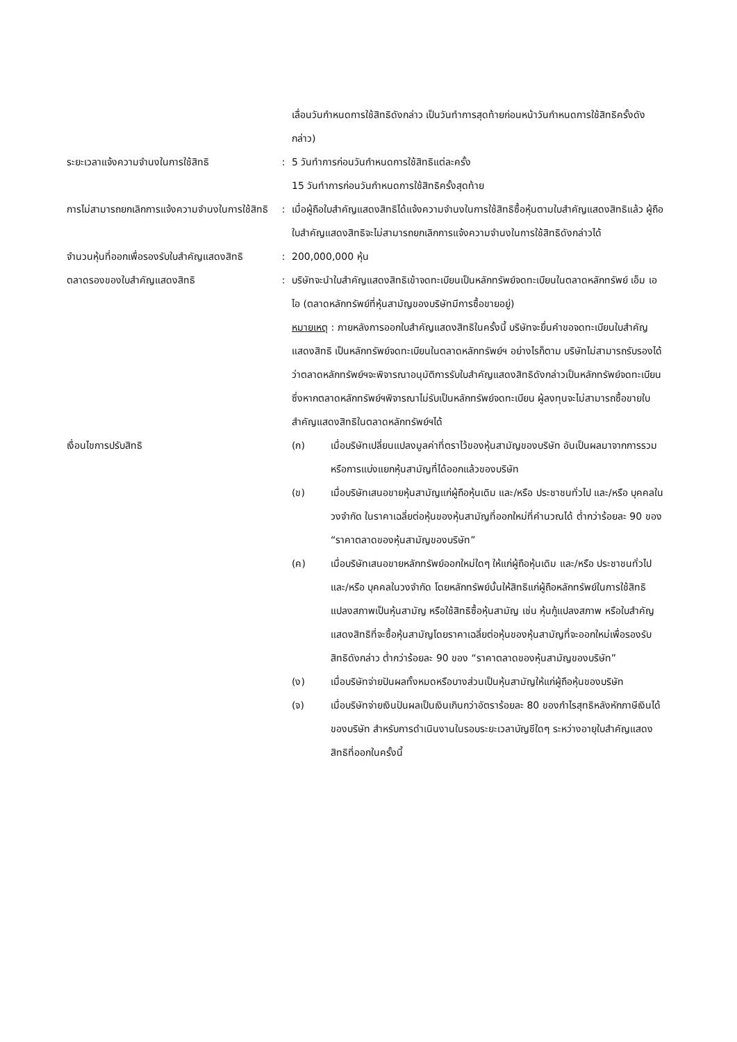| | | เลื่อนวันกำหนดการใช้สิทธิดังกล่าว เป็นวันทำการสุดท้ายก่อนหน้าวันกำหนดการใช้สิทธิครั้งดังกล่าว) |
| ระยะเวลาแจ้งความจำนงในการใช้สิทธิ | : | 5 วันทำการก่อนวันกำหนดการใช้สิทธิแต่ละครั้ง 15 วันทำการก่อนวันกำหนดการใช้สิทธิครั้งสุดท้าย |
| การไม่สามารถยกเลิกการแจ้งความจำนงในการใช้สิทธิ | : | เมื่อผู้ถือใบสำคัญแสดงสิทธิได้แจ้งความจำนงในการใช้สิทธิซื้อหุ้นตามใบสำคัญแสดงสิทธิแล้ว ผู้ถือใบสำคัญแสดงสิทธิจะไม่สามารถยกเลิกการแจ้งความจำนงในการใช้สิทธิดังกล่าวได้ |
| จำนวนหุ้นที่ออกเพื่อรองรับใบสำคัญแสดงสิทธิ | : | 200,000,000 หุ้น |
| ตลาดรองของใบสำคัญแสดงสิทธิ | : | บริษัทจะนำใบสำคัญแสดงสิทธิเข้าจดทะเบียนเป็นหลักทรัพย์จดทะเบียนในตลาดหลักทรัพย์ เอ็ม เอ ไอ (ตลาดหลักทรัพย์ที่หุ้นสามัญของบริษัทมีการซื้อขายอยู่) หมายเหตุ : ภายหลังการออกใบสำคัญแสดงสิทธิในครั้งนี้ บริษัทจะยื่นคำขอจดทะเบียนใบสำคัญแสดงสิทธิ เป็นหลักทรัพย์จดทะเบียนในตลาดหลักทรัพย์ฯ อย่างไรก็ตาม บริษัทไม่สามารถรับรองได้ว่าตลาดหลักทรัพย์ฯจะพิจารณาอนุมัติการรับใบสำคัญแสดงสิทธิดังกล่าวเป็นหลักทรัพย์จดทะเบียน ซึ่งหากตลาดหลักทรัพย์ฯพิจารณาไม่รับเป็นหลักทรัพย์จดทะเบียน ผู้ลงทุนจะไม่สามารถซื้อขายใบสำคัญแสดงสิทธิในตลาดหลักทรัพย์ฯได้ |
| เงื่อนไขการปรับสิทธิ | | / (ก) / เมื่อบริษัทเปลี่ยนแปลงมูลค่าที่ตราไว้ของหุ้นสามัญของบริษัท อันเป็นผลมาจากการรวมหรือการแบ่งแยกหุ้นสามัญที่ได้ออกแล้วของบริษัท / / (ข) / เมื่อบริษัทเสนอขายหุ้นสามัญแก่ผู้ถือหุ้นเดิม และ/หรือ ประชาชนทั่วไป และ/หรือ บุคคลในวงจำกัด ในราคาเฉลี่ยต่อหุ้นของหุ้นสามัญที่ออกใหม่ที่คำนวณได้ ต่ำกว่าร้อยละ 90 ของ “ราคาตลาดของหุ้นสามัญของบริษัท” / / (ค) / เมื่อบริษัทเสนอขายหลักทรัพย์ออกใหม่ใดๆ ให้แก่ผู้ถือหุ้นเดิม และ/หรือ ประชาชนทั่วไป และ/หรือ บุคคลในวงจำกัด โดยหลักทรัพย์นั้นให้สิทธิแก่ผู้ถือหลักทรัพย์ในการใช้สิทธิแปลงสภาพเป็นหุ้นสามัญ หรือใช้สิทธิซื้อหุ้นสามัญ เช่น หุ้นกู้แปลงสภาพ หรือใบสำคัญแสดงสิทธิที่จะซื้อหุ้นสามัญโดยราคาเฉลี่ยต่อหุ้นของหุ้นสามัญที่จะออกใหม่เพื่อรองรับสิทธิดังกล่าว ต่ำกว่าร้อยละ 90 ของ “ราคาตลาดของหุ้นสามัญของบริษัท” / / (ง) / เมื่อบริษัทจ่ายปันผลทั้งหมดหรือบางส่วนเป็นหุ้นสามัญให้แก่ผู้ถือหุ้นของบริษัท / / (จ) / เมื่อบริษัทจ่ายเงินปันผลเป็นเงินเกินกว่าอัตราร้อยละ 80 ของกำไรสุทธิหลังหักภาษีเงินได้ของบริษัท สำหรับการดำเนินงานในรอบระยะเวลาบัญชีใดๆ ระหว่างอายุใบสำคัญแสดงสิทธิที่ออกในครั้งนี้ / |